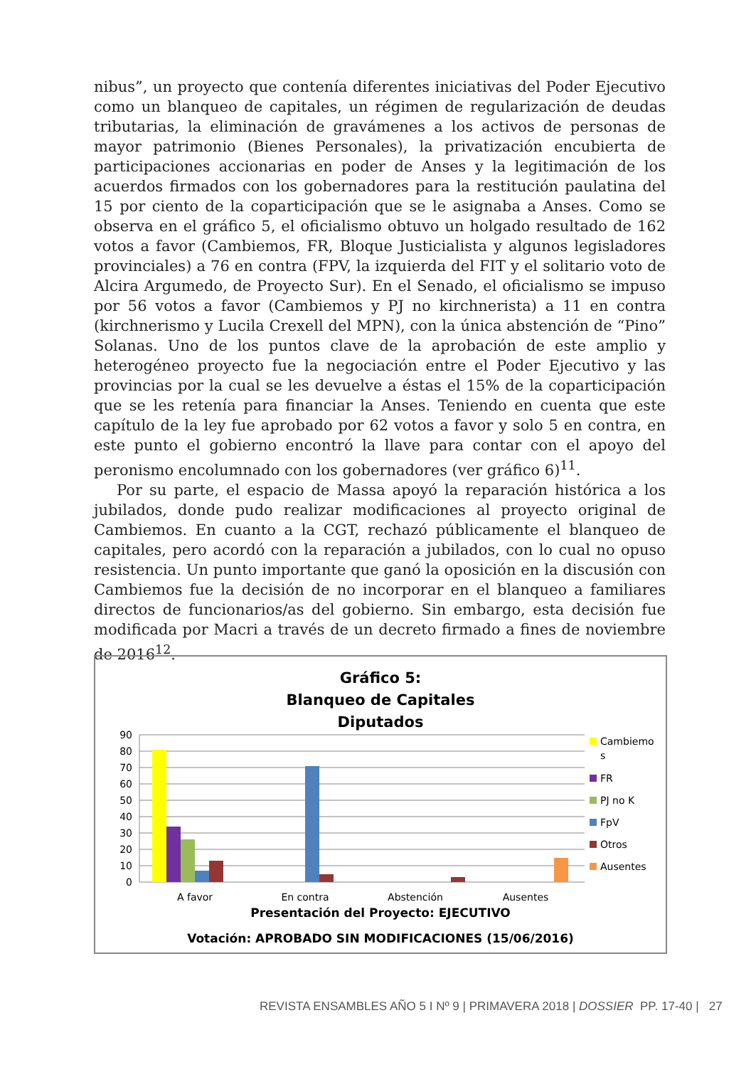nibus”, un proyecto que contenía diferentes iniciativas del Poder Ejecutivo como un blanqueo de capitales, un régimen de regularización de deudas tributarias, la eliminación de gravámenes a los activos de personas de mayor patrimonio (Bienes Personales), la privatización encubierta de participaciones accionarias en poder de Anses y la legitimación de los acuerdos firmados con los gobernadores para la restitución paulatina del 15 por ciento de la coparticipación que se le asignaba a Anses. Como se observa en el gráfico 5, el oficialismo obtuvo un holgado resultado de 162 votos a favor (Cambiemos, FR, Bloque Justicialista y algunos legisladores provinciales) a 76 en contra (FPV, la izquierda del FIT y el solitario voto de Alcira Argumedo, de Proyecto Sur). En el Senado, el oficialismo se impuso por 56 votos a favor (Cambiemos y PJ no kirchnerista) a 11 en contra (kirchnerismo y Lucila Crexell del MPN), con la única abstención de “Pino” Solanas. Uno de los puntos clave de la aprobación de este amplio y heterogéneo proyecto fue la negociación entre el Poder Ejecutivo y las provincias por la cual se les devuelve a éstas el 15% de la coparticipación que se les retenía para financiar la Anses. Teniendo en cuenta que este capítulo de la ley fue aprobado por 62 votos a favor y solo 5 en contra, en este punto el gobierno encontró la llave para contar con el apoyo del peronismo encolumnado con los gobernadores (ver gráfico 6)<sup>11</sup>.
Por su parte, el espacio de Massa apoyó la reparación histórica a los jubilados, donde pudo realizar modificaciones al proyecto original de Cambiemos. En cuanto a la CGT, rechazó públicamente el blanqueo de capitales, pero acordó con la reparación a jubilados, con lo cual no opuso resistencia. Un punto importante que ganó la oposición en la discusión con Cambiemos fue la decisión de no incorporar en el blanqueo a familiares directos de funcionarios/as del gobierno. Sin embargo, esta decisión fue modificada por Macri a través de un decreto firmado a fines de noviembre de 2016<sup>12</sup>.
Gráfico 5:
Blanqueo de Capitales
Diputados
90
80
70
60
50
40
30
20
10
0
A favor
En contra
Abstención
Ausentes
Cambiemo
s
FR
PJ no K
FpV
Otros
Ausentes
Presentación del Proyecto: EJECUTIVO
Votación: APROBADO SIN MODIFICACIONES (15/06/2016)
REVISTA ENSAMBLES AÑO 5 I Nº 9 | PRIMAVERA 2018 | DOSSIER PP. 17-40 | 27